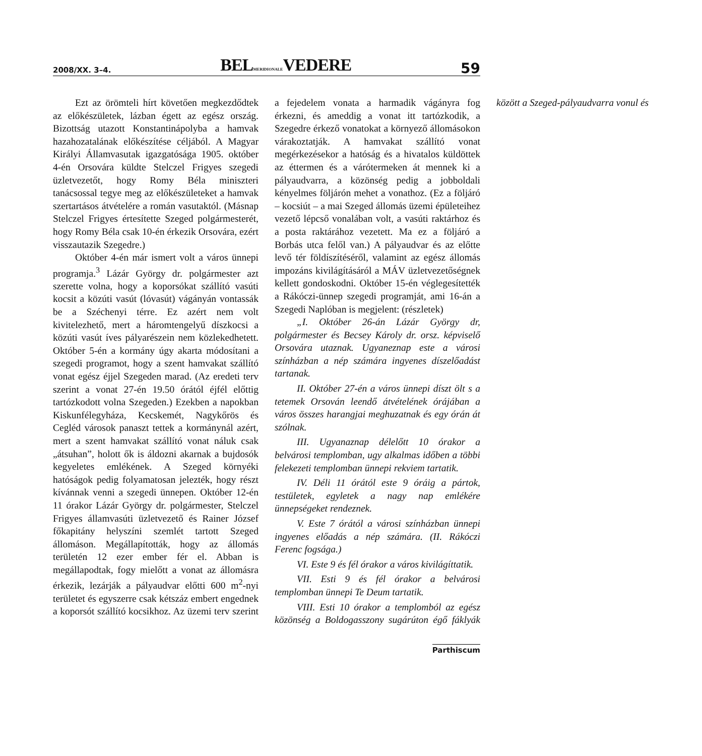2008/XX. 3–4. BELMERIDIONALEVEDERE 59
Ezt az örömteli hírt követően megkezdődtek az előkészületek, lázban égett az egész ország. Bizottság utazott Konstantinápolyba a hamvak hazahozatalának előkészítése céljából. A Magyar Királyi Államvasutak igazgatósága 1905. október 4-én Orsovára küldte Stelczel Frigyes szegedi üzletvezetőt, hogy Romy Béla miniszteri tanácsossal tegye meg az előkészületeket a hamvak szertartásos átvételére a román vasutaktól. (Másnap Stelczel Frigyes értesítette Szeged polgármesterét, hogy Romy Béla csak 10-én érkezik Orsovára, ezért visszautazik Szegedre.)
Október 4-én már ismert volt a város ünnepi programja.<sup>3</sup> Lázár György dr. polgármester azt szerette volna, hogy a koporsókat szállító vasúti kocsit a közúti vasút (lóvasút) vágányán vontassák be a Széchenyi térre. Ez azért nem volt kivitelezhető, mert a háromtengelyű díszkocsi a közúti vasút íves pályarészein nem közlekedhetett. Október 5-én a kormány úgy akarta módosítani a szegedi programot, hogy a szent hamvakat szállító vonat egész éjjel Szegeden marad. (Az eredeti terv szerint a vonat 27-én 19.50 órától éjfél előttig tartózkodott volna Szegeden.) Ezekben a napokban Kiskunfélegyháza, Kecskemét, Nagykőrös és Cegléd városok panaszt tettek a kormánynál azért, mert a szent hamvakat szállító vonat náluk csak „átsuhan”, holott ők is áldozni akarnak a bujdosók kegyeletes emlékének. A Szeged környéki hatóságok pedig folyamatosan jelezték, hogy részt kívánnak venni a szegedi ünnepen. Október 12-én 11 órakor Lázár György dr. polgármester, Stelczel Frigyes államvasúti üzletvezető és Rainer József főkapitány helyszíni szemlét tartott Szeged állomáson. Megállapították, hogy az állomás területén 12 ezer ember fér el. Abban is megállapodtak, fogy mielőtt a vonat az állomásra érkezik, lezárják a pályaudvar előtti 600 m<sup>2</sup>-nyi területet és egyszerre csak kétszáz embert engednek a koporsót szállító kocsikhoz. Az üzemi terv szerint a fejedelem vonata a harmadik vágányra fog érkezni, és ameddig a vonat itt tartózkodik, a Szegedre érkező vonatokat a környező állomásokon várakoztatják. A hamvakat szállító vonat megérkezésekor a hatóság és a hivatalos küldöttek az éttermen és a várótermeken át mennek ki a pályaudvarra, a közönség pedig a jobboldali kényelmes följárón mehet a vonathoz. (Ez a följáró – kocsiút – a mai Szeged állomás üzemi épületeihez vezető lépcső vonalában volt, a vasúti raktárhoz és a posta raktárához vezetett. Ma ez a följáró a Borbás utca felől van.) A pályaudvar és az előtte levő tér földíszítéséről, valamint az egész állomás impozáns kivilágításáról a MÁV üzletvezetőségnek kellett gondoskodni. Október 15-én véglegesítették a Rákóczi-ünnep szegedi programját, ami 16-án a Szegedi Naplóban is megjelent: (részletek)
„I. Október 26-án Lázár György dr, polgármester és Becsey Károly dr. orsz. képviselő Orsovára utaznak. Ugyaneznap este a városi színházban a nép számára ingyenes díszelőadást tartanak.
II. Október 27-én a város ünnepi díszt ölt s a tetemek Orsován leendő átvételének órájában a város összes harangjai meghuzatnak és egy órán át szólnak.
III. Ugyanaznap délelőtt 10 órakor a belvárosi templomban, ugy alkalmas időben a többi felekezeti templomban ünnepi rekviem tartatik.
IV. Déli 11 órától este 9 óráig a pártok, testületek, egyletek a nagy nap emlékére ünnepségeket rendeznek.
V. Este 7 órától a városi színházban ünnepi ingyenes előadás a nép számára. (II. Rákóczi Ferenc fogsága.)
VI. Este 9 és fél órakor a város kivilágíttatik.
VII. Esti 9 és fél órakor a belvárosi templomban ünnepi Te Deum tartatik.
VIII. Esti 10 órakor a templomból az egész közönség a Boldogasszony sugárúton égő fáklyák között a Szeged-pályaudvarra vonul és
Parthiscum